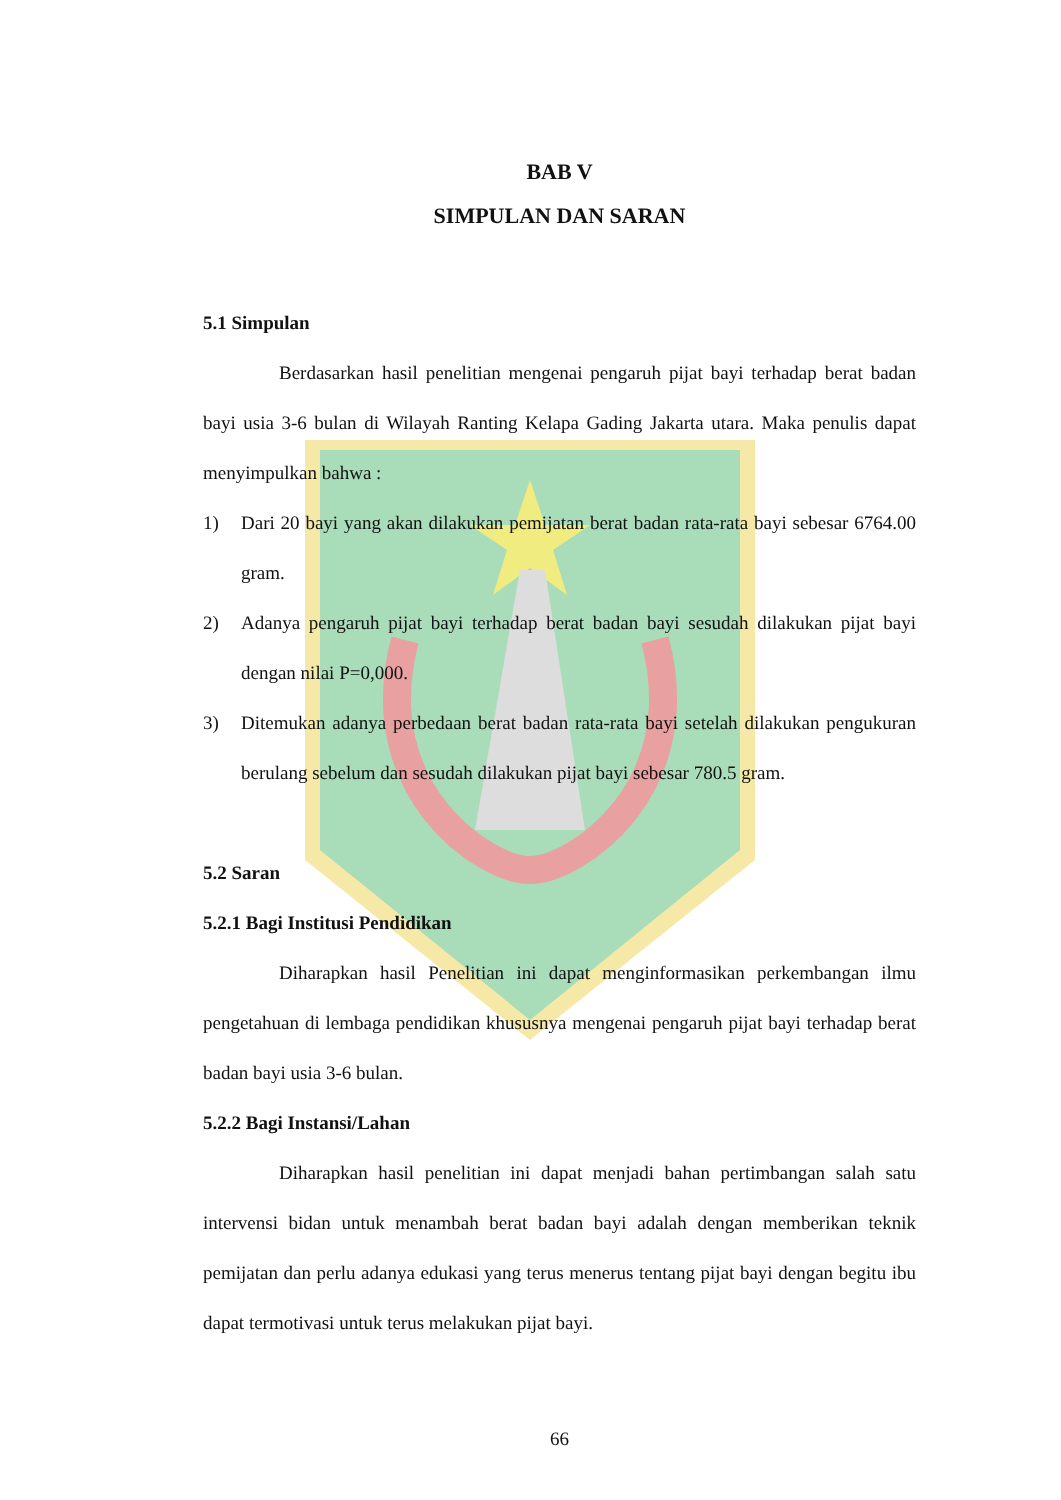BAB V
SIMPULAN DAN SARAN
5.1 Simpulan
Berdasarkan hasil penelitian mengenai pengaruh pijat bayi terhadap berat badan bayi usia 3-6 bulan di Wilayah Ranting Kelapa Gading Jakarta utara. Maka penulis dapat menyimpulkan bahwa :
1) Dari 20 bayi yang akan dilakukan pemijatan berat badan rata-rata bayi sebesar 6764.00 gram.
2) Adanya pengaruh pijat bayi terhadap berat badan bayi sesudah dilakukan pijat bayi dengan nilai P=0,000.
3) Ditemukan adanya perbedaan berat badan rata-rata bayi setelah dilakukan pengukuran berulang sebelum dan sesudah dilakukan pijat bayi sebesar 780.5 gram.
5.2 Saran
5.2.1 Bagi Institusi Pendidikan
Diharapkan hasil Penelitian ini dapat menginformasikan perkembangan ilmu pengetahuan di lembaga pendidikan khususnya mengenai pengaruh pijat bayi terhadap berat badan bayi usia 3-6 bulan.
5.2.2 Bagi Instansi/Lahan
Diharapkan hasil penelitian ini dapat menjadi bahan pertimbangan salah satu intervensi bidan untuk menambah berat badan bayi adalah dengan memberikan teknik pemijatan dan perlu adanya edukasi yang terus menerus tentang pijat bayi dengan begitu ibu dapat termotivasi untuk terus melakukan pijat bayi.
66